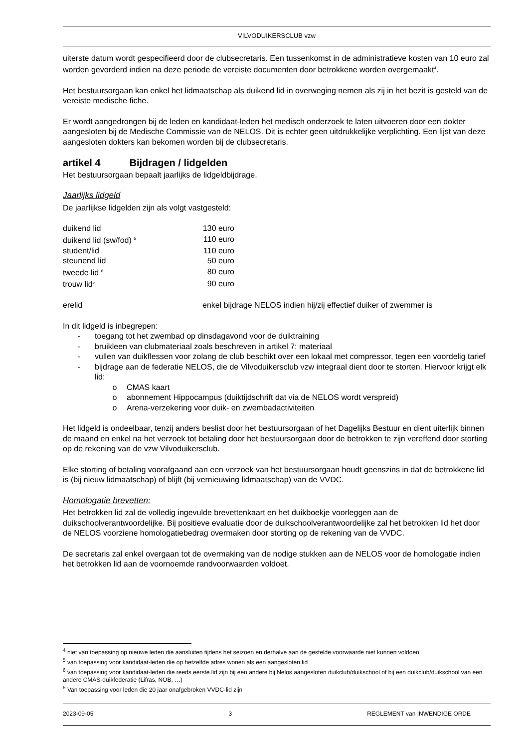VILVODUIKERSCLUB vzw
uiterste datum wordt gespecifieerd door de clubsecretaris. Een tussenkomst in de administratieve kosten van 10 euro zal worden gevorderd indien na deze periode de vereiste documenten door betrokkene worden overgemaakt<sup>4</sup>.
Het bestuursorgaan kan enkel het lidmaatschap als duikend lid in overweging nemen als zij in het bezit is gesteld van de vereiste medische fiche.
Er wordt aangedrongen bij de leden en kandidaat-leden het medisch onderzoek te laten uitvoeren door een dokter aangesloten bij de Medische Commissie van de NELOS. Dit is echter geen uitdrukkelijke verplichting. Een lijst van deze aangesloten dokters kan bekomen worden bij de clubsecretaris.
artikel 4 Bijdragen / lidgelden
Het bestuursorgaan bepaalt jaarlijks de lidgeldbijdrage.
Jaarlijks lidgeld
De jaarlijkse lidgelden zijn als volgt vastgesteld:
| duikend lid | 130 euro |
| duikend lid (sw/fod) <sup>5</sup> | 110 euro |
| student/lid | 110 euro |
| steunend lid | 50 euro |
| tweede lid <sup>6</sup> | 80 euro |
| trouw lid<sup>5</sup> | 90 euro |
| erelid | enkel bijdrage NELOS indien hij/zij effectief duiker of zwemmer is |
In dit lidgeld is inbegrepen:
- toegang tot het zwembad op dinsdagavond voor de duiktraining
- bruikleen van clubmateriaal zoals beschreven in artikel 7: materiaal
- vullen van duikflessen voor zolang de club beschikt over een lokaal met compressor, tegen een voordelig tarief
- bijdrage aan de federatie NELOS, die de Vilvoduikersclub vzw integraal dient door te storten. Hiervoor krijgt elk lid:
o CMAS kaart
o abonnement Hippocampus (duiktijdschrift dat via de NELOS wordt verspreid)
o Arena-verzekering voor duik- en zwembadactiviteiten
Het lidgeld is ondeelbaar, tenzij anders beslist door het bestuursorgaan of het Dagelijks Bestuur en dient uiterlijk binnen de maand en enkel na het verzoek tot betaling door het bestuursorgaan door de betrokken te zijn vereffend door storting op de rekening van de vzw Vilvoduikersclub.
Elke storting of betaling voorafgaand aan een verzoek van het bestuursorgaan houdt geenszins in dat de betrokkene lid is (bij nieuw lidmaatschap) of blijft (bij vernieuwing lidmaatschap) van de VVDC.
Homologatie brevetten:
Het betrokken lid zal de volledig ingevulde brevettenkaart en het duikboekje voorleggen aan de duikschoolverantwoordelijke. Bij positieve evaluatie door de duikschoolverantwoordelijke zal het betrokken lid het door de NELOS voorziene homologatiebedrag overmaken door storting op de rekening van de VVDC.
De secretaris zal enkel overgaan tot de overmaking van de nodige stukken aan de NELOS voor de homologatie indien het betrokken lid aan de voornoemde randvoorwaarden voldoet.
<sup>4</sup> niet van toepassing op nieuwe leden die aansluiten tijdens het seizoen en derhalve aan de gestelde voorwaarde niet kunnen voldoen
<sup>5</sup> van toepassing voor kandidaat-leden die op hetzelfde adres wonen als een aangesloten lid
<sup>6</sup> van toepassing voor kandidaat-leden die reeds eerste lid zijn bij een andere bij Nelos aangesloten duikclub/duikschool of bij een duikclub/duikschool van een andere CMAS-duikfederatie (Lifras, NOB, …)
<sup>5</sup> Van toepassing voor leden die 20 jaar onafgebroken VVDC-lid zijn
2023-09-05 3 REGLEMENT van INWENDIGE ORDE